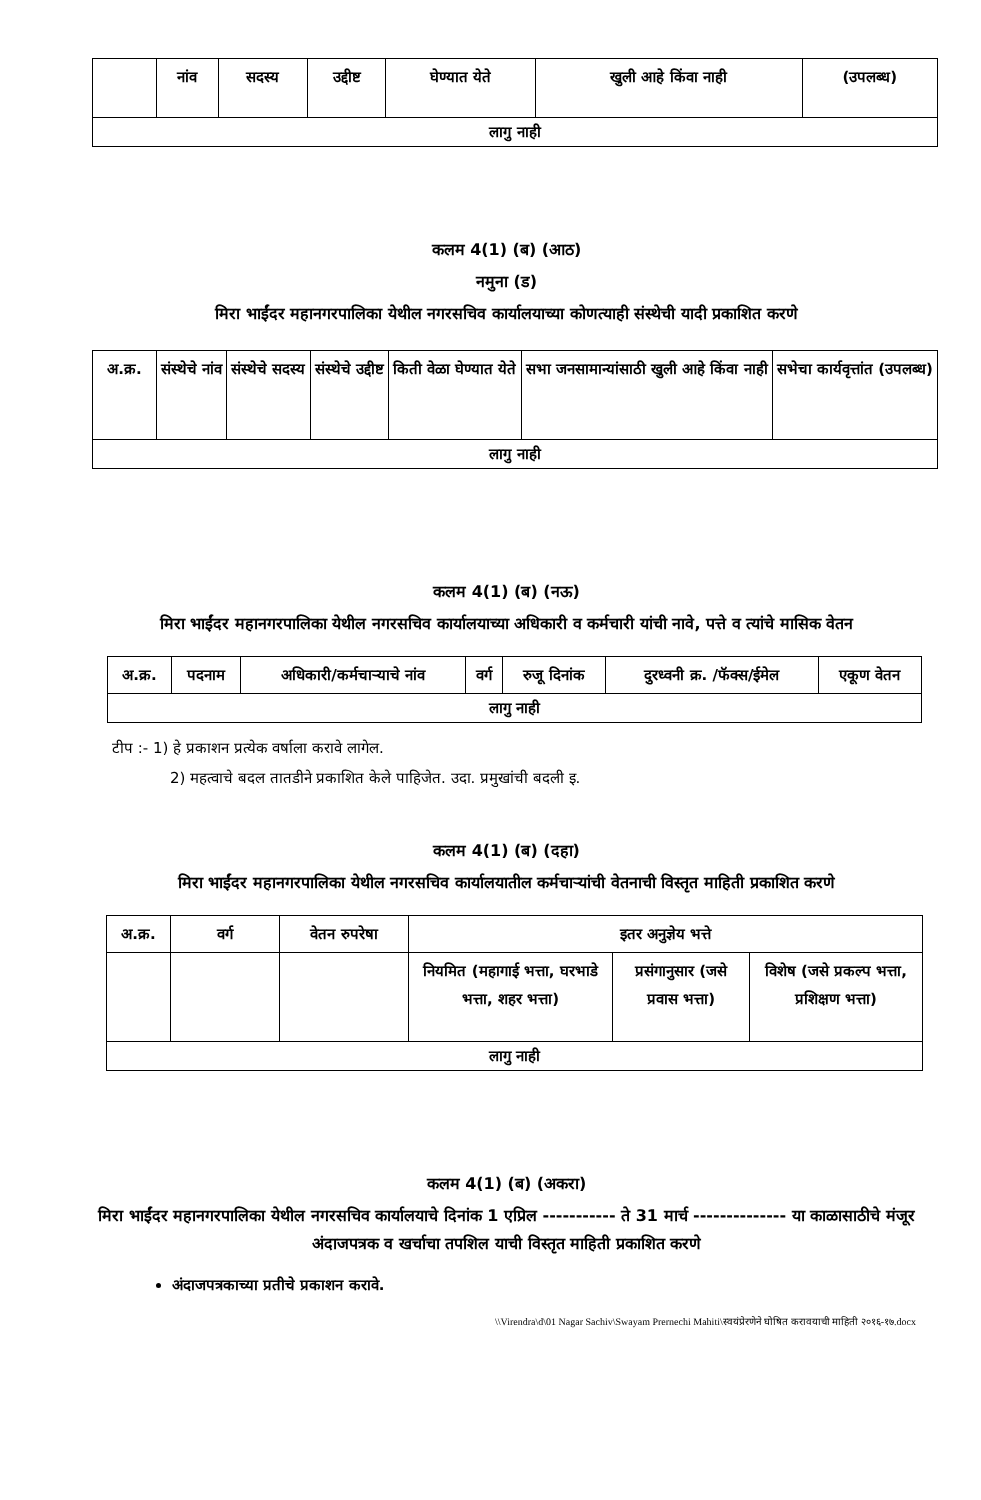| | नांव | सदस्य | उद्दीष्ट | घेण्यात येते | खुली आहे किंवा नाही | (उपलब्ध) |
| --- | --- | --- | --- | --- | --- | --- |
| लागु नाही | | | | | | |
कलम 4(1) (ब) (आठ)
नमुना (ड)
मिरा भाईंदर महानगरपालिका येथील नगरसचिव कार्यालयाच्या कोणत्याही संस्थेची यादी प्रकाशित करणे
| अ.क्र. | संस्थेचे नांव | संस्थेचे सदस्य | संस्थेचे उद्दीष्ट | किती वेळा घेण्यात येते | सभा जनसामान्यांसाठी खुली आहे किंवा नाही | सभेचा कार्यवृत्तांत (उपलब्ध) |
| --- | --- | --- | --- | --- | --- | --- |
| लागु नाही | | | | | | |
कलम 4(1) (ब) (नऊ)
मिरा भाईंदर महानगरपालिका येथील नगरसचिव कार्यालयाच्या अधिकारी व कर्मचारी यांची नावे, पत्ते व त्यांचे मासिक वेतन
| अ.क्र. | पदनाम | अधिकारी/कर्मचाऱ्याचे नांव | वर्ग | रुजू दिनांक | दुरध्वनी क्र. /फॅक्स/ईमेल | एकूण वेतन |
| --- | --- | --- | --- | --- | --- | --- |
| लागु नाही | | | | | | |
टीप :- 1) हे प्रकाशन प्रत्येक वर्षाला करावे लागेल.
2) महत्वाचे बदल तातडीने प्रकाशित केले पाहिजेत. उदा. प्रमुखांची बदली इ.
कलम 4(1) (ब) (दहा)
मिरा भाईंदर महानगरपालिका येथील नगरसचिव कार्यालयातील कर्मचाऱ्यांची वेतनाची विस्तृत माहिती प्रकाशित करणे
| अ.क्र. | वर्ग | वेतन रुपरेषा | इतर अनुज्ञेय भत्ते | | |
| --- | --- | --- | --- | --- | --- |
| | | | नियमित (महागाई भत्ता, घरभाडे भत्ता, शहर भत्ता) | प्रसंगानुसार (जसे प्रवास भत्ता) | विशेष (जसे प्रकल्प भत्ता, प्रशिक्षण भत्ता) |
| लागु नाही | | | | | |
कलम 4(1) (ब) (अकरा)
मिरा भाईंदर महानगरपालिका येथील नगरसचिव कार्यालयाचे दिनांक 1 एप्रिल ----------- ते 31 मार्च -------------- या काळासाठीचे मंजूर अंदाजपत्रक व खर्चाचा तपशिल याची विस्तृत माहिती प्रकाशित करणे
अंदाजपत्रकाच्या प्रतीचे प्रकाशन करावे.
\\Virendra\d\01 Nagar Sachiv\Swayam Prernechi Mahiti\स्वयंप्रेरणेने घोषित करावयाची माहिती २०१६-१७.docx